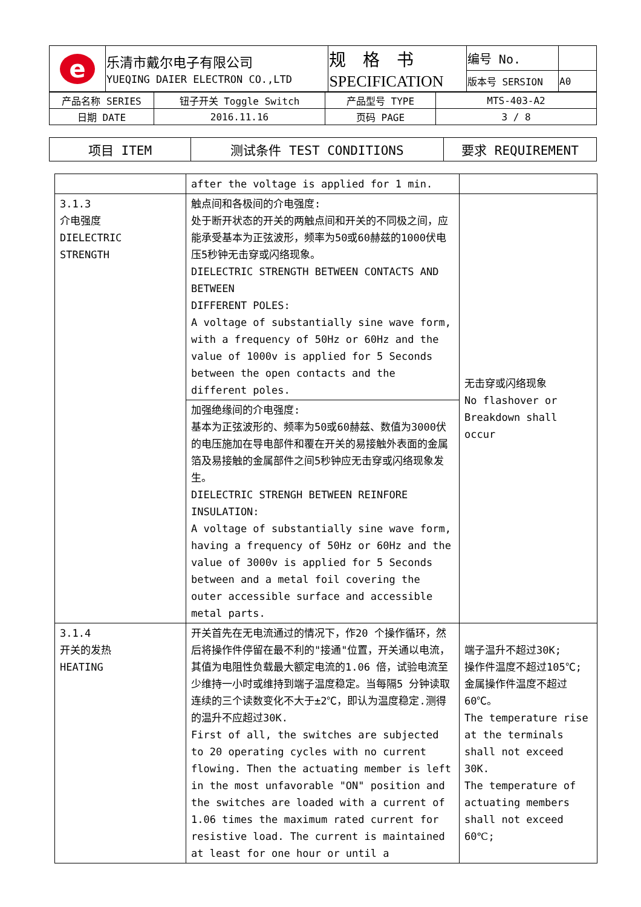| e | 乐清市戴尔电子有限公司 YUEQING DAIER ELECTRON CO.,LTD | 规 格 书 SPECIFICATION | 编号 No. | |
| | | | 版本号 SERSION | A0 |
| 产品名称 SERIES | 钮子开关 Toggle Switch | 产品型号 TYPE | MTS-403-A2 |
| 日期 DATE | 2016.11.16 | 页码 PAGE | 3 / 8 |
| 项目 ITEM | 测试条件 TEST CONDITIONS | 要求 REQUIREMENT |
| --- | --- | --- |
| | after the voltage is applied for 1 min. | |
| 3.1.3 介电强度 DIELECTRIC STRENGTH | 触点间和各极间的介电强度: 处于断开状态的开关的两触点间和开关的不同极之间，应能承受基本为正弦波形，频率为50或60赫兹的1000伏电压5秒钟无击穿或闪络现象。 DIELECTRIC STRENGTH BETWEEN CONTACTS AND BETWEEN DIFFERENT POLES: A voltage of substantially sine wave form, with a frequency of 50Hz or 60Hz and the value of 1000v is applied for 5 Seconds between the open contacts and the different poles. | 无击穿或闪络现象 No flashover or Breakdown shall occur |
| | 加强绝缘间的介电强度: 基本为正弦波形的、频率为50或60赫兹、数值为3000伏的电压施加在导电部件和覆在开关的易接触外表面的金属箔及易接触的金属部件之间5秒钟应无击穿或闪络现象发生。 DIELECTRIC STRENGH BETWEEN REINFORE INSULATION: A voltage of substantially sine wave form, having a frequency of 50Hz or 60Hz and the value of 3000v is applied for 5 Seconds between and a metal foil covering the outer accessible surface and accessible metal parts. | |
| 3.1.4 开关的发热 HEATING | 开关首先在无电流通过的情况下，作20 个操作循环，然后将操作件停留在最不利的"接通"位置，开关通以电流，其值为电阻性负载最大额定电流的1.06 倍，试验电流至少维持一小时或维持到端子温度稳定。当每隔5 分钟读取连续的三个读数变化不大于±2℃，即认为温度稳定.测得的温升不应超过30K. First of all, the switches are subjected to 20 operating cycles with no current flowing. Then the actuating member is left in the most unfavorable "ON" position and the switches are loaded with a current of 1.06 times the maximum rated current for resistive load. The current is maintained at least for one hour or until a | 端子温升不超过30K; 操作件温度不超过105℃; 金属操作件温度不超过60℃。 The temperature rise at the terminals shall not exceed 30K. The temperature of actuating members shall not exceed 60℃; |